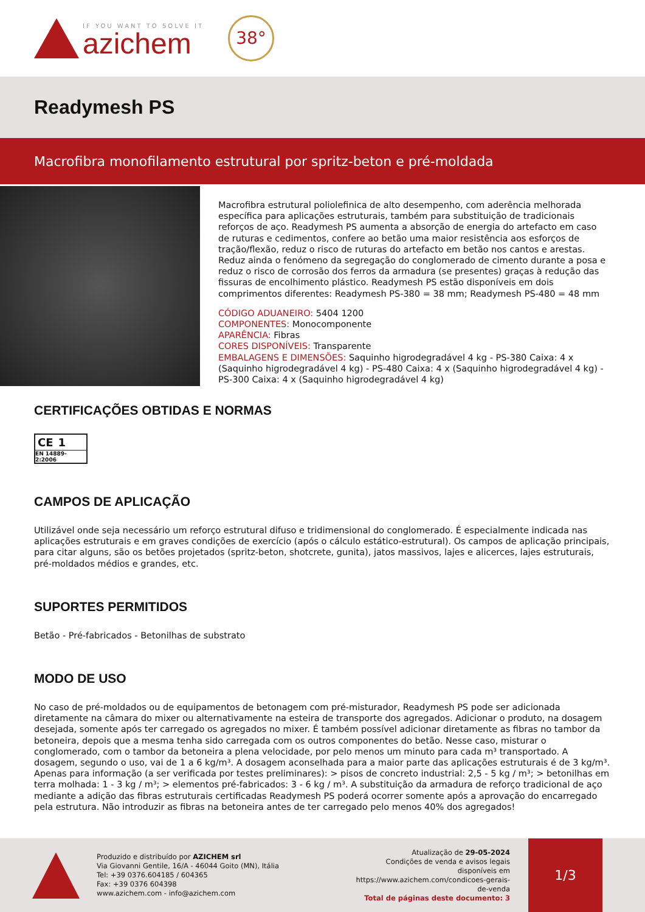IF YOU WANT TO SOLVE IT
azichem
38°
Readymesh PS
Macrofibra monofilamento estrutural por spritz-beton e pré-moldada
Macrofibra estrutural poliolefinica de alto desempenho, com aderência melhorada específica para aplicações estruturais, também para substituição de tradicionais reforços de aço. Readymesh PS aumenta a absorção de energia do artefacto em caso de ruturas e cedimentos, confere ao betão uma maior resistência aos esforços de tração/flexão, reduz o risco de ruturas do artefacto em betão nos cantos e arestas. Reduz ainda o fenómeno da segregação do conglomerado de cimento durante a posa e reduz o risco de corrosão dos ferros da armadura (se presentes) graças à redução das fissuras de encolhimento plástico. Readymesh PS estão disponíveis em dois comprimentos diferentes: Readymesh PS-380 = 38 mm; Readymesh PS-480 = 48 mm
CÓDIGO ADUANEIRO: 5404 1200
COMPONENTES: Monocomponente
APARÊNCIA: Fibras
CORES DISPONÍVEIS: Transparente
EMBALAGENS E DIMENSÕES: Saquinho higrodegradável 4 kg - PS-380 Caixa: 4 x (Saquinho higrodegradável 4 kg) - PS-480 Caixa: 4 x (Saquinho higrodegradável 4 kg) - PS-300 Caixa: 4 x (Saquinho higrodegradável 4 kg)
CERTIFICAÇÕES OBTIDAS E NORMAS
CE 1
EN 14889-2:2006
CAMPOS DE APLICAÇÃO
Utilizável onde seja necessário um reforço estrutural difuso e tridimensional do conglomerado. É especialmente indicada nas aplicações estruturais e em graves condições de exercício (após o cálculo estático-estrutural). Os campos de aplicação principais, para citar alguns, são os betões projetados (spritz-beton, shotcrete, gunita), jatos massivos, lajes e alicerces, lajes estruturais, pré-moldados médios e grandes, etc.
SUPORTES PERMITIDOS
Betão - Pré-fabricados - Betonilhas de substrato
MODO DE USO
No caso de pré-moldados ou de equipamentos de betonagem com pré-misturador, Readymesh PS pode ser adicionada diretamente na câmara do mixer ou alternativamente na esteira de transporte dos agregados. Adicionar o produto, na dosagem desejada, somente após ter carregado os agregados no mixer. É também possível adicionar diretamente as fibras no tambor da betoneira, depois que a mesma tenha sido carregada com os outros componentes do betão. Nesse caso, misturar o conglomerado, com o tambor da betoneira a plena velocidade, por pelo menos um minuto para cada m³ transportado. A dosagem, segundo o uso, vai de 1 a 6 kg/m³. A dosagem aconselhada para a maior parte das aplicações estruturais é de 3 kg/m³. Apenas para informação (a ser verificada por testes preliminares): > pisos de concreto industrial: 2,5 - 5 kg / m³; > betonilhas em terra molhada: 1 - 3 kg / m³; > elementos pré-fabricados: 3 - 6 kg / m³. A substituição da armadura de reforço tradicional de aço mediante a adição das fibras estruturais certificadas Readymesh PS poderá ocorrer somente após a aprovação do encarregado pela estrutura. Não introduzir as fibras na betoneira antes de ter carregado pelo menos 40% dos agregados!
Produzido e distribuído por AZICHEM srl
Via Giovanni Gentile, 16/A - 46044 Goito (MN), Itália
Tel: +39 0376.604185 / 604365
Fax: +39 0376 604398
www.azichem.com - info@azichem.com
Atualização de 29-05-2024
Condições de venda e avisos legais disponíveis em
https://www.azichem.com/condicoes-gerais-de-venda
Total de páginas deste documento: 3
1/3